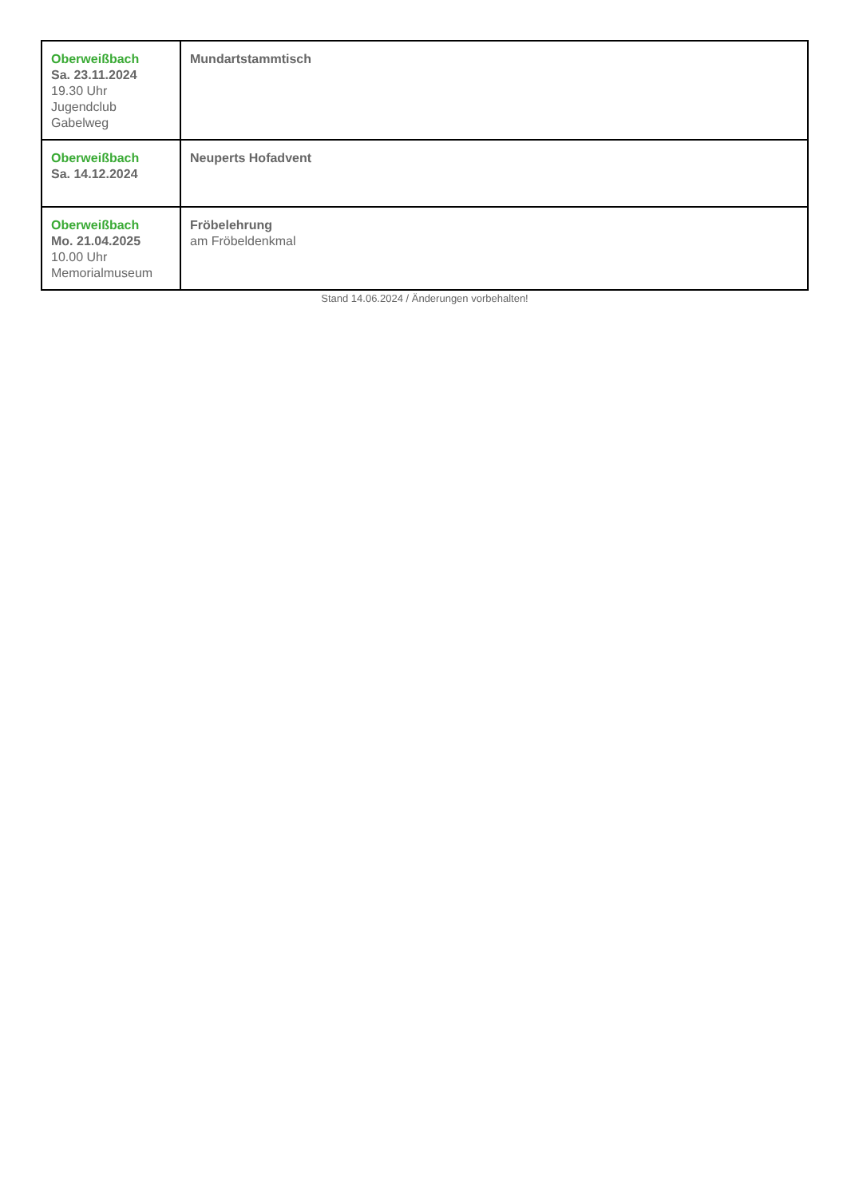| Oberweißbach Sa. 23.11.2024 19.30 Uhr Jugendclub Gabelweg | Mundartstammtisch |
| Oberweißbach Sa. 14.12.2024 | Neuperts Hofadvent |
| Oberweißbach Mo. 21.04.2025 10.00 Uhr Memorialmuseum | Fröbelehrung am Fröbeldenkmal |
Stand 14.06.2024 / Änderungen vorbehalten!